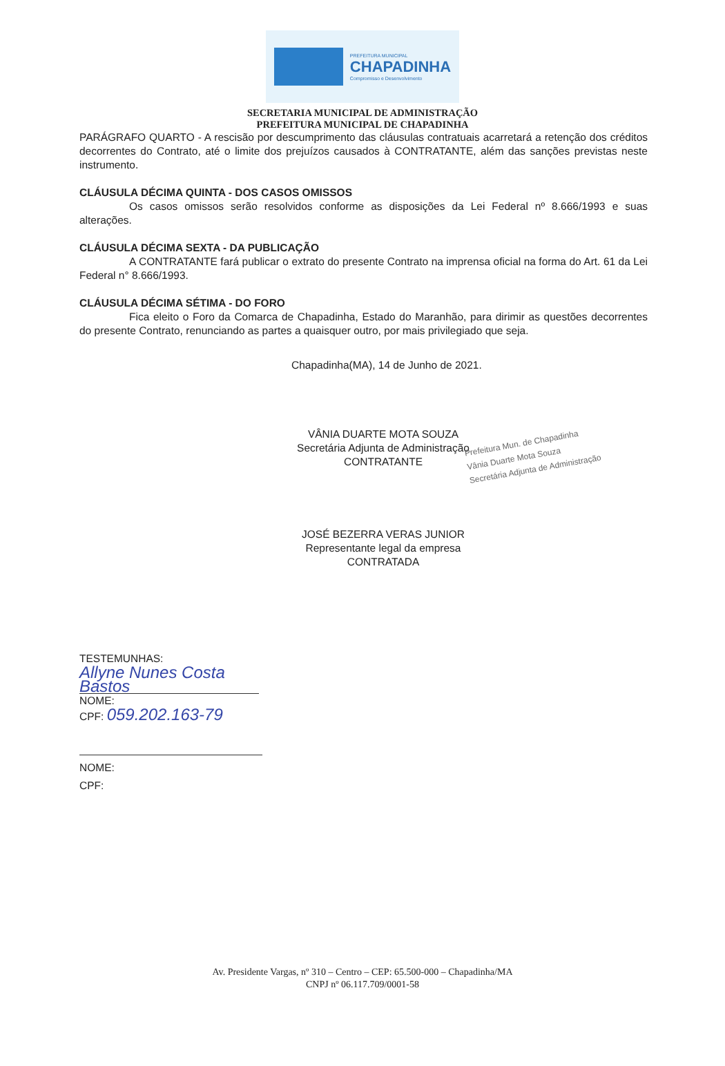PREFEITURA MUNICIPAL
CHAPADINHA
Compromisso e Desenvolvimento
SECRETARIA MUNICIPAL DE ADMINISTRAÇÃO
PREFEITURA MUNICIPAL DE CHAPADINHA
PARÁGRAFO QUARTO - A rescisão por descumprimento das cláusulas contratuais acarretará a retenção dos créditos decorrentes do Contrato, até o limite dos prejuízos causados à CONTRATANTE, além das sanções previstas neste instrumento.
CLÁUSULA DÉCIMA QUINTA - DOS CASOS OMISSOS
Os casos omissos serão resolvidos conforme as disposições da Lei Federal nº 8.666/1993 e suas alterações.
CLÁUSULA DÉCIMA SEXTA - DA PUBLICAÇÃO
A CONTRATANTE fará publicar o extrato do presente Contrato na imprensa oficial na forma do Art. 61 da Lei Federal n° 8.666/1993.
CLÁUSULA DÉCIMA SÉTIMA - DO FORO
Fica eleito o Foro da Comarca de Chapadinha, Estado do Maranhão, para dirimir as questões decorrentes do presente Contrato, renunciando as partes a quaisquer outro, por mais privilegiado que seja.
Chapadinha(MA), 14 de Junho de 2021.
VÂNIA DUARTE MOTA SOUZA
Secretária Adjunta de Administração
CONTRATANTE
Prefeitura Mun. de Chapadinha
Vânia Duarte Mota Souza
Secretária Adjunta de Administração
JOSÉ BEZERRA VERAS JUNIOR
Representante legal da empresa
CONTRATADA
TESTEMUNHAS:
Allyne Nunes Costa Bastos
NOME:
CPF: 059.202.163-79
NOME:
CPF:
Av. Presidente Vargas, nº 310 – Centro – CEP: 65.500-000 – Chapadinha/MA
CNPJ nº 06.117.709/0001-58